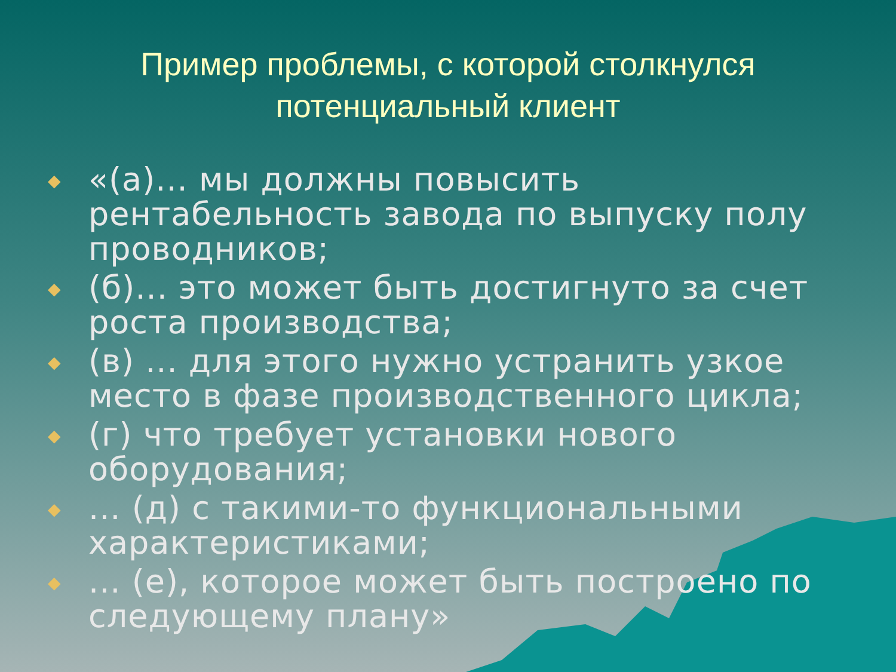Пример проблемы, с которой столкнулся потенциальный клиент
◆ «(а)... мы должны повысить рентабельность завода по выпуску полу проводников;
◆ (б)... это может быть достигнуто за счет роста производства;
◆ (в) ... для этого нужно устранить узкое место в фазе производственного цикла;
◆ (г) что требует установки нового оборудования;
◆ ... (д) с такими-то функциональными характеристиками;
◆ ... (е), которое может быть построено по следующему плану»